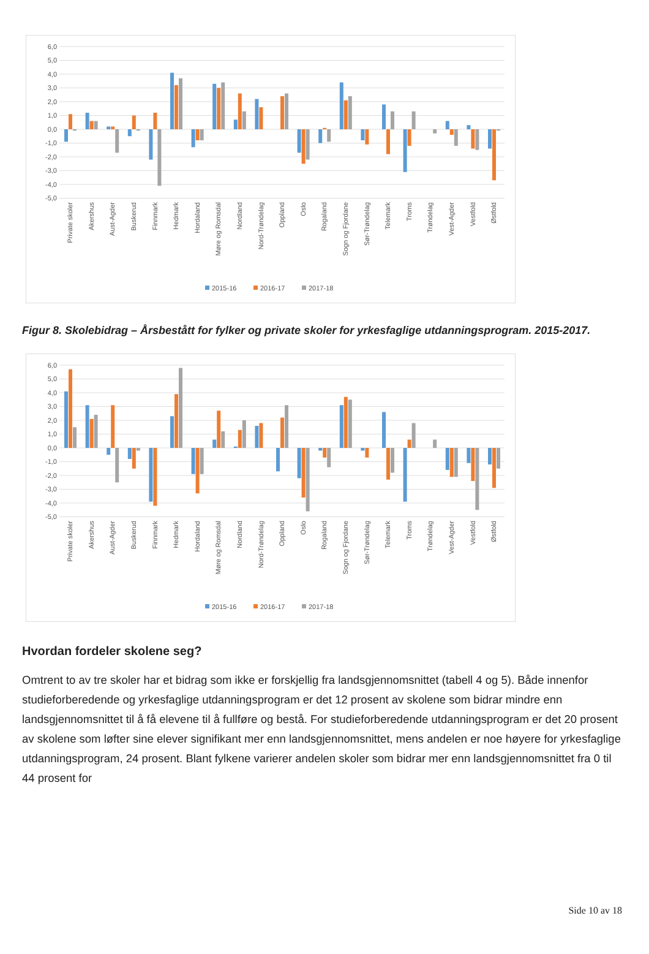6,0
5,0
4,0
3,0
2,0
1,0
0,0
-1,0
-2,0
-3,0
-4,0
-5,0
Private skoler
Akershus
Aust-Agder
Buskerud
Finnmark
Hedmark
Hordaland
Møre og Romsdal
Nordland
Nord-Trøndelag
Oppland
Oslo
Rogaland
Sogn og Fjordane
Sør-Trøndelag
Telemark
Troms
Trøndelag
Vest-Agder
Vestfold
Østfold
2015-16
2016-17
2017-18
Figur 8. Skolebidrag – Årsbestått for fylker og private skoler for yrkesfaglige utdanningsprogram. 2015-2017.
6,0
5,0
4,0
3,0
2,0
1,0
0,0
-1,0
-2,0
-3,0
-4,0
-5,0
Private skoler
Akershus
Aust-Agder
Buskerud
Finnmark
Hedmark
Hordaland
Møre og Romsdal
Nordland
Nord-Trøndelag
Oppland
Oslo
Rogaland
Sogn og Fjordane
Sør-Trøndelag
Telemark
Troms
Trøndelag
Vest-Agder
Vestfold
Østfold
2015-16
2016-17
2017-18
Hvordan fordeler skolene seg?
Omtrent to av tre skoler har et bidrag som ikke er forskjellig fra landsgjennomsnittet (tabell 4 og 5). Både innenfor studieforberedende og yrkesfaglige utdanningsprogram er det 12 prosent av skolene som bidrar mindre enn landsgjennomsnittet til å få elevene til å fullføre og bestå. For studieforberedende utdanningsprogram er det 20 prosent av skolene som løfter sine elever signifikant mer enn landsgjennomsnittet, mens andelen er noe høyere for yrkesfaglige utdanningsprogram, 24 prosent. Blant fylkene varierer andelen skoler som bidrar mer enn landsgjennomsnittet fra 0 til 44 prosent for
Side 10 av 18